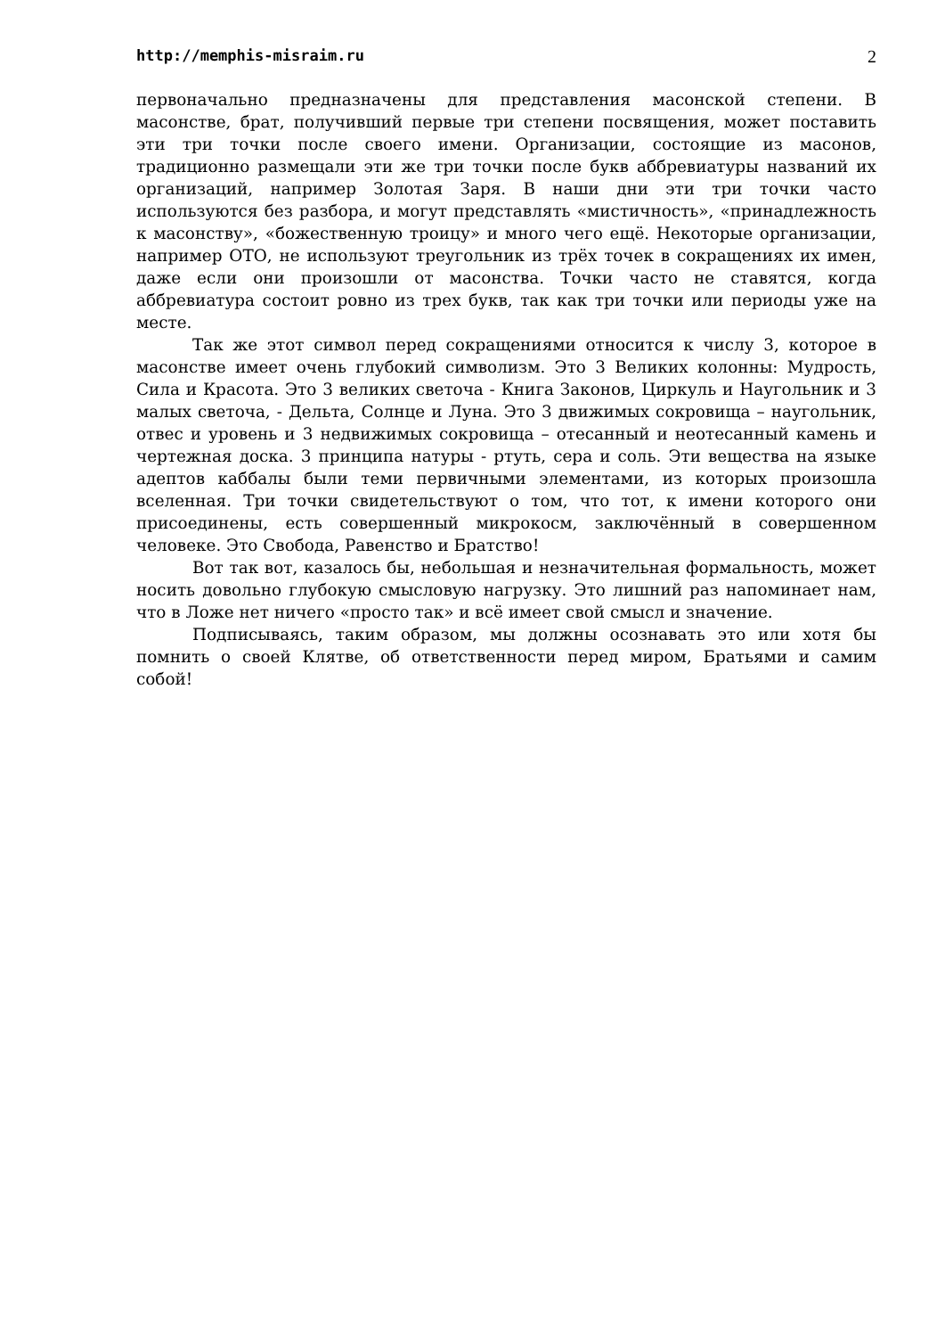http://memphis-misraim.ru 2
первоначально предназначены для представления масонской степени. В масонстве, брат, получивший первые три степени посвящения, может поставить эти три точки после своего имени. Организации, состоящие из масонов, традиционно размещали эти же три точки после букв аббревиатуры названий их организаций, например Золотая Заря. В наши дни эти три точки часто используются без разбора, и могут представлять «мистичность», «принадлежность к масонству», «божественную троицу» и много чего ещё. Некоторые организации, например ОТО, не используют треугольник из трёх точек в сокращениях их имен, даже если они произошли от масонства. Точки часто не ставятся, когда аббревиатура состоит ровно из трех букв, так как три точки или периоды уже на месте.
Так же этот символ перед сокращениями относится к числу 3, которое в масонстве имеет очень глубокий символизм. Это 3 Великих колонны: Мудрость, Сила и Красота. Это 3 великих светоча - Книга Законов, Циркуль и Наугольник и 3 малых светоча, - Дельта, Солнце и Луна. Это 3 движимых сокровища – наугольник, отвес и уровень и 3 недвижимых сокровища – отесанный и неотесанный камень и чертежная доска. 3 принципа натуры - ртуть, сера и соль. Эти вещества на языке адептов каббалы были теми первичными элементами, из которых произошла вселенная. Три точки свидетельствуют о том, что тот, к имени которого они присоединены, есть совершенный микрокосм, заключённый в совершенном человеке. Это Свобода, Равенство и Братство!
Вот так вот, казалось бы, небольшая и незначительная формальность, может носить довольно глубокую смысловую нагрузку. Это лишний раз напоминает нам, что в Ложе нет ничего «просто так» и всё имеет свой смысл и значение.
Подписываясь, таким образом, мы должны осознавать это или хотя бы помнить о своей Клятве, об ответственности перед миром, Братьями и самим собой!